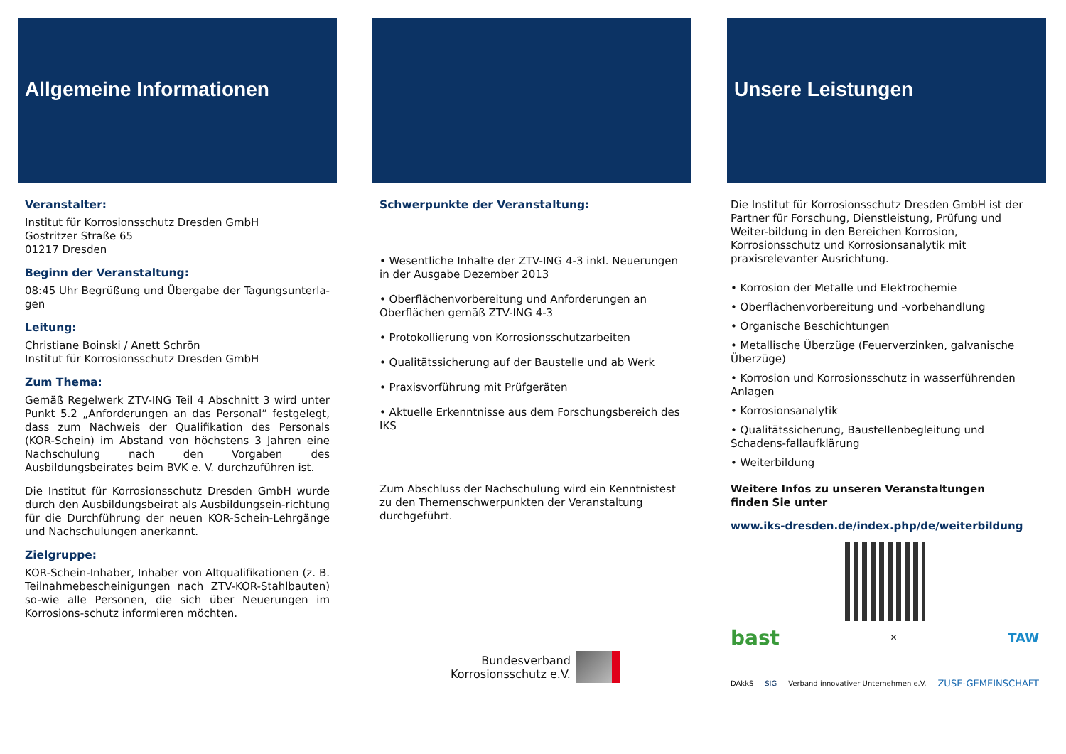Allgemeine Informationen
Veranstalter:
Institut für Korrosionsschutz Dresden GmbH
Gostritzer Straße 65
01217 Dresden
Beginn der Veranstaltung:
08:45 Uhr Begrüßung und Übergabe der Tagungsunterla-gen
Leitung:
Christiane Boinski / Anett Schrön
Institut für Korrosionsschutz Dresden GmbH
Zum Thema:
Gemäß Regelwerk ZTV-ING Teil 4 Abschnitt 3 wird unter Punkt 5.2 „Anforderungen an das Personal“ festgelegt, dass zum Nachweis der Qualifikation des Personals (KOR-Schein) im Abstand von höchstens 3 Jahren eine Nachschulung nach den Vorgaben des Ausbildungsbeirates beim BVK e. V. durchzuführen ist.
Die Institut für Korrosionsschutz Dresden GmbH wurde durch den Ausbildungsbeirat als Ausbildungsein-richtung für die Durchführung der neuen KOR-Schein-Lehrgänge und Nachschulungen anerkannt.
Zielgruppe:
KOR-Schein-Inhaber, Inhaber von Altqualifikationen (z. B. Teilnahmebescheinigungen nach ZTV-KOR-Stahlbauten) so-wie alle Personen, die sich über Neuerungen im Korrosions-schutz informieren möchten.
Schwerpunkte der Veranstaltung:
• Wesentliche Inhalte der ZTV-ING 4-3 inkl. Neuerungen in der Ausgabe Dezember 2013
• Oberflächenvorbereitung und Anforderungen an Oberflächen gemäß ZTV-ING 4-3
• Protokollierung von Korrosionsschutzarbeiten
• Qualitätssicherung auf der Baustelle und ab Werk
• Praxisvorführung mit Prüfgeräten
• Aktuelle Erkenntnisse aus dem Forschungsbereich des IKS
Zum Abschluss der Nachschulung wird ein Kenntnistest zu den Themenschwerpunkten der Veranstaltung durchgeführt.
Bundesverband
Korrosionsschutz e.V.
Unsere Leistungen
Die Institut für Korrosionsschutz Dresden GmbH ist der Partner für Forschung, Dienstleistung, Prüfung und Weiter-bildung in den Bereichen Korrosion, Korrosionsschutz und Korrosionsanalytik mit praxisrelevanter Ausrichtung.
• Korrosion der Metalle und Elektrochemie
• Oberflächenvorbereitung und -vorbehandlung
• Organische Beschichtungen
• Metallische Überzüge (Feuerverzinken, galvanische Überzüge)
• Korrosion und Korrosionsschutz in wasserführenden Anlagen
• Korrosionsanalytik
• Qualitätssicherung, Baustellenbegleitung und Schadens-fallaufklärung
• Weiterbildung
Weitere Infos zu unseren Veranstaltungen
finden Sie unter
www.iks-dresden.de/index.php/de/weiterbildung
bast ✕ TAW
DAkkS SIG Verband innovativer Unternehmen e.V. ZUSE-GEMEINSCHAFT